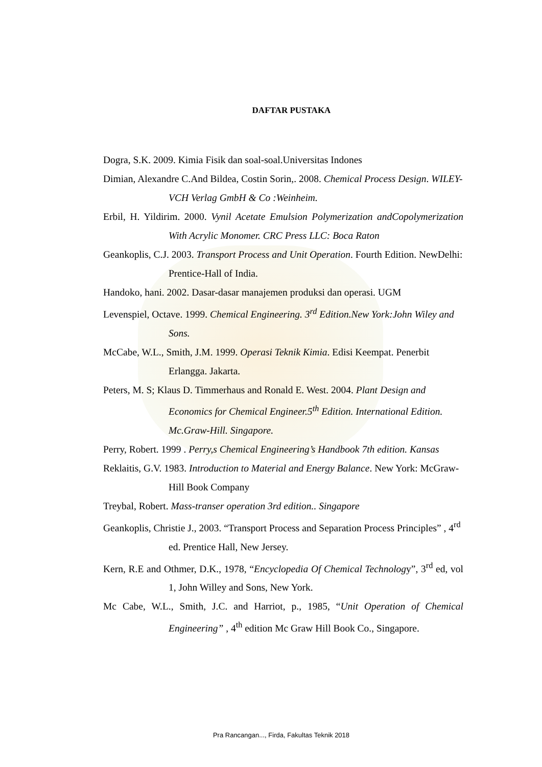DAFTAR PUSTAKA
Dogra, S.K. 2009. Kimia Fisik dan soal-soal.Universitas Indones
Dimian, Alexandre C.And Bildea, Costin Sorin,. 2008. Chemical Process Design. WILEY-VCH Verlag GmbH & Co :Weinheim.
Erbil, H. Yildirim. 2000. Vynil Acetate Emulsion Polymerization andCopolymerization With Acrylic Monomer. CRC Press LLC: Boca Raton
Geankoplis, C.J. 2003. Transport Process and Unit Operation. Fourth Edition. NewDelhi: Prentice-Hall of India.
Handoko, hani. 2002. Dasar-dasar manajemen produksi dan operasi. UGM
Levenspiel, Octave. 1999. Chemical Engineering. 3<sup>rd</sup> Edition.New York:John Wiley and Sons.
McCabe, W.L., Smith, J.M. 1999. Operasi Teknik Kimia. Edisi Keempat. Penerbit Erlangga. Jakarta.
Peters, M. S; Klaus D. Timmerhaus and Ronald E. West. 2004. Plant Design and Economics for Chemical Engineer.5<sup>th</sup> Edition. International Edition. Mc.Graw-Hill. Singapore.
Perry, Robert. 1999 . Perry,s Chemical Engineering’s Handbook 7th edition. Kansas
Reklaitis, G.V. 1983. Introduction to Material and Energy Balance. New York: McGraw-Hill Book Company
Treybal, Robert. Mass-transer operation 3rd edition.. Singapore
Geankoplis, Christie J., 2003. “Transport Process and Separation Process Principles” , 4<sup>rd</sup> ed. Prentice Hall, New Jersey.
Kern, R.E and Othmer, D.K., 1978, “Encyclopedia Of Chemical Technology”, 3<sup>rd</sup> ed, vol 1, John Willey and Sons, New York.
Mc Cabe, W.L., Smith, J.C. and Harriot, p., 1985, “Unit Operation of Chemical Engineering” , 4<sup>th</sup> edition Mc Graw Hill Book Co., Singapore.
Pra Rancangan..., Firda, Fakultas Teknik 2018